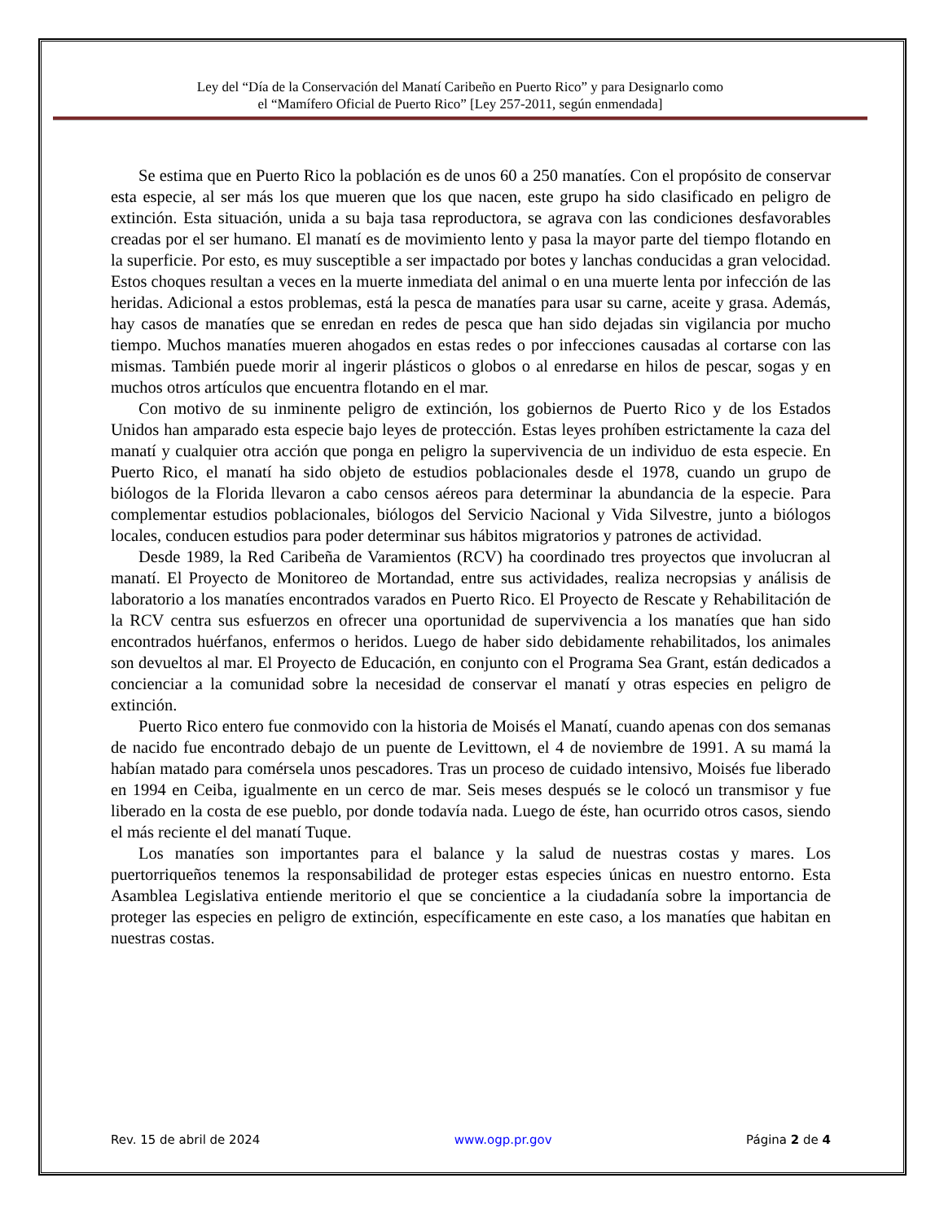Ley del “Día de la Conservación del Manatí Caribeño en Puerto Rico” y para Designarlo como
el “Mamífero Oficial de Puerto Rico” [Ley 257-2011, según enmendada]
Se estima que en Puerto Rico la población es de unos 60 a 250 manatíes. Con el propósito de conservar esta especie, al ser más los que mueren que los que nacen, este grupo ha sido clasificado en peligro de extinción. Esta situación, unida a su baja tasa reproductora, se agrava con las condiciones desfavorables creadas por el ser humano. El manatí es de movimiento lento y pasa la mayor parte del tiempo flotando en la superficie. Por esto, es muy susceptible a ser impactado por botes y lanchas conducidas a gran velocidad. Estos choques resultan a veces en la muerte inmediata del animal o en una muerte lenta por infección de las heridas. Adicional a estos problemas, está la pesca de manatíes para usar su carne, aceite y grasa. Además, hay casos de manatíes que se enredan en redes de pesca que han sido dejadas sin vigilancia por mucho tiempo. Muchos manatíes mueren ahogados en estas redes o por infecciones causadas al cortarse con las mismas. También puede morir al ingerir plásticos o globos o al enredarse en hilos de pescar, sogas y en muchos otros artículos que encuentra flotando en el mar.
Con motivo de su inminente peligro de extinción, los gobiernos de Puerto Rico y de los Estados Unidos han amparado esta especie bajo leyes de protección. Estas leyes prohíben estrictamente la caza del manatí y cualquier otra acción que ponga en peligro la supervivencia de un individuo de esta especie. En Puerto Rico, el manatí ha sido objeto de estudios poblacionales desde el 1978, cuando un grupo de biólogos de la Florida llevaron a cabo censos aéreos para determinar la abundancia de la especie. Para complementar estudios poblacionales, biólogos del Servicio Nacional y Vida Silvestre, junto a biólogos locales, conducen estudios para poder determinar sus hábitos migratorios y patrones de actividad.
Desde 1989, la Red Caribeña de Varamientos (RCV) ha coordinado tres proyectos que involucran al manatí. El Proyecto de Monitoreo de Mortandad, entre sus actividades, realiza necropsias y análisis de laboratorio a los manatíes encontrados varados en Puerto Rico. El Proyecto de Rescate y Rehabilitación de la RCV centra sus esfuerzos en ofrecer una oportunidad de supervivencia a los manatíes que han sido encontrados huérfanos, enfermos o heridos. Luego de haber sido debidamente rehabilitados, los animales son devueltos al mar. El Proyecto de Educación, en conjunto con el Programa Sea Grant, están dedicados a concienciar a la comunidad sobre la necesidad de conservar el manatí y otras especies en peligro de extinción.
Puerto Rico entero fue conmovido con la historia de Moisés el Manatí, cuando apenas con dos semanas de nacido fue encontrado debajo de un puente de Levittown, el 4 de noviembre de 1991. A su mamá la habían matado para comérsela unos pescadores. Tras un proceso de cuidado intensivo, Moisés fue liberado en 1994 en Ceiba, igualmente en un cerco de mar. Seis meses después se le colocó un transmisor y fue liberado en la costa de ese pueblo, por donde todavía nada. Luego de éste, han ocurrido otros casos, siendo el más reciente el del manatí Tuque.
Los manatíes son importantes para el balance y la salud de nuestras costas y mares. Los puertorriqueños tenemos la responsabilidad de proteger estas especies únicas en nuestro entorno. Esta Asamblea Legislativa entiende meritorio el que se concientice a la ciudadanía sobre la importancia de proteger las especies en peligro de extinción, específicamente en este caso, a los manatíes que habitan en nuestras costas.
Rev. 15 de abril de 2024 www.ogp.pr.gov Página 2 de 4